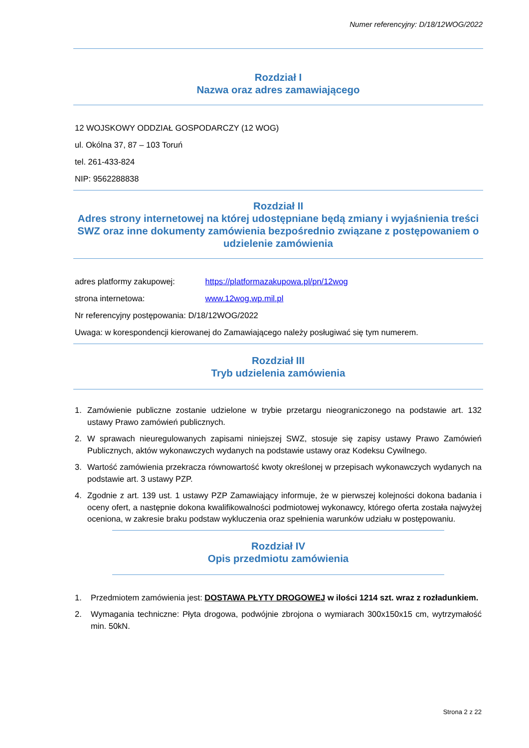Numer referencyjny: D/18/12WOG/2022
Rozdział I
Nazwa oraz adres zamawiającego
12 WOJSKOWY ODDZIAŁ GOSPODARCZY (12 WOG)
ul. Okólna 37, 87 – 103 Toruń
tel. 261-433-824
NIP: 9562288838
Rozdział II
Adres strony internetowej na której udostępniane będą zmiany i wyjaśnienia treści SWZ oraz inne dokumenty zamówienia bezpośrednio związane z postępowaniem o udzielenie zamówienia
adres platformy zakupowej: https://platformazakupowa.pl/pn/12wog
strona internetowa: www.12wog.wp.mil.pl
Nr referencyjny postępowania: D/18/12WOG/2022
Uwaga: w korespondencji kierowanej do Zamawiającego należy posługiwać się tym numerem.
Rozdział III
Tryb udzielenia zamówienia
1. Zamówienie publiczne zostanie udzielone w trybie przetargu nieograniczonego na podstawie art. 132 ustawy Prawo zamówień publicznych.
2. W sprawach nieuregulowanych zapisami niniejszej SWZ, stosuje się zapisy ustawy Prawo Zamówień Publicznych, aktów wykonawczych wydanych na podstawie ustawy oraz Kodeksu Cywilnego.
3. Wartość zamówienia przekracza równowartość kwoty określonej w przepisach wykonawczych wydanych na podstawie art. 3 ustawy PZP.
4. Zgodnie z art. 139 ust. 1 ustawy PZP Zamawiający informuje, że w pierwszej kolejności dokona badania i oceny ofert, a następnie dokona kwalifikowalności podmiotowej wykonawcy, którego oferta została najwyżej oceniona, w zakresie braku podstaw wykluczenia oraz spełnienia warunków udziału w postępowaniu.
Rozdział IV
Opis przedmiotu zamówienia
1. Przedmiotem zamówienia jest: DOSTAWA PŁYTY DROGOWEJ w ilości 1214 szt. wraz z rozładunkiem.
2. Wymagania techniczne: Płyta drogowa, podwójnie zbrojona o wymiarach 300x150x15 cm, wytrzymałość min. 50kN.
Strona 2 z 22